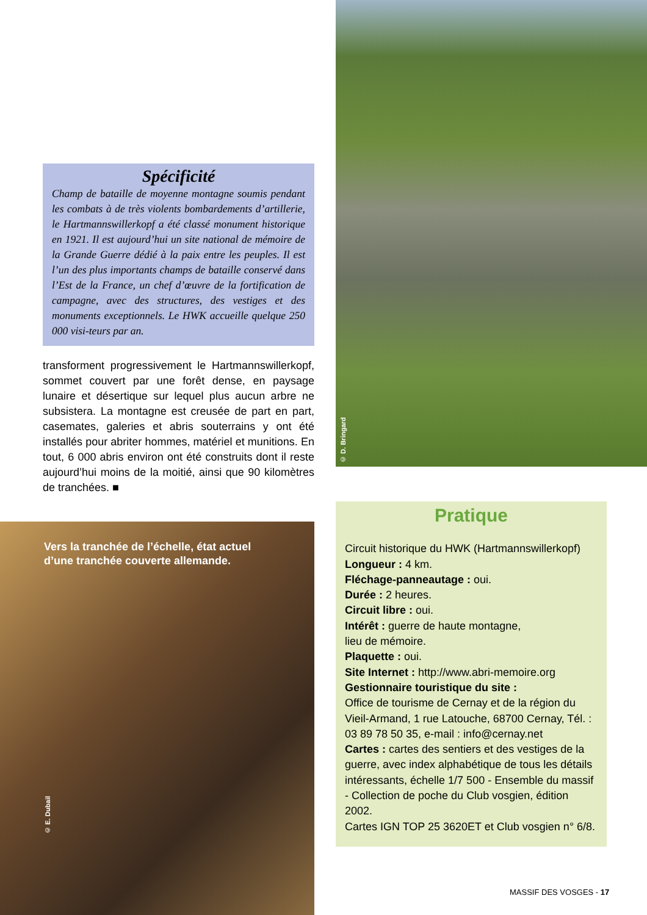© D. Bringard
Spécificité
Champ de bataille de moyenne montagne soumis pendant les combats à de très violents bombardements d’artillerie, le Hartmannswillerkopf a été classé monument historique en 1921. Il est aujourd’hui un site national de mémoire de la Grande Guerre dédié à la paix entre les peuples. Il est l’un des plus importants champs de bataille conservé dans l’Est de la France, un chef d’œuvre de la fortification de campagne, avec des structures, des vestiges et des monuments exceptionnels. Le HWK accueille quelque 250 000 visi-teurs par an.
transforment progressivement le Hartmannswillerkopf, sommet couvert par une forêt dense, en paysage lunaire et désertique sur lequel plus aucun arbre ne subsistera. La montagne est creusée de part en part, casemates, galeries et abris souterrains y ont été installés pour abriter hommes, matériel et munitions. En tout, 6 000 abris environ ont été construits dont il reste aujourd’hui moins de la moitié, ainsi que 90 kilomètres de tranchées. ■
Vers la tranchée de l’échelle, état actuel d’une tranchée couverte allemande.
© E. Dubail
Pratique
Circuit historique du HWK (Hartmannswillerkopf)
Longueur : 4 km.
Fléchage-panneautage : oui.
Durée : 2 heures.
Circuit libre : oui.
Intérêt : guerre de haute montagne,
lieu de mémoire.
Plaquette : oui.
Site Internet : http://www.abri-memoire.org
Gestionnaire touristique du site :
Office de tourisme de Cernay et de la région du Vieil-Armand, 1 rue Latouche, 68700 Cernay, Tél. : 03 89 78 50 35, e-mail : info@cernay.net
Cartes : cartes des sentiers et des vestiges de la guerre, avec index alphabétique de tous les détails intéressants, échelle 1/7 500 - Ensemble du massif - Collection de poche du Club vosgien, édition 2002.
Cartes IGN TOP 25 3620ET et Club vosgien n° 6/8.
MASSIF DES VOSGES - 17